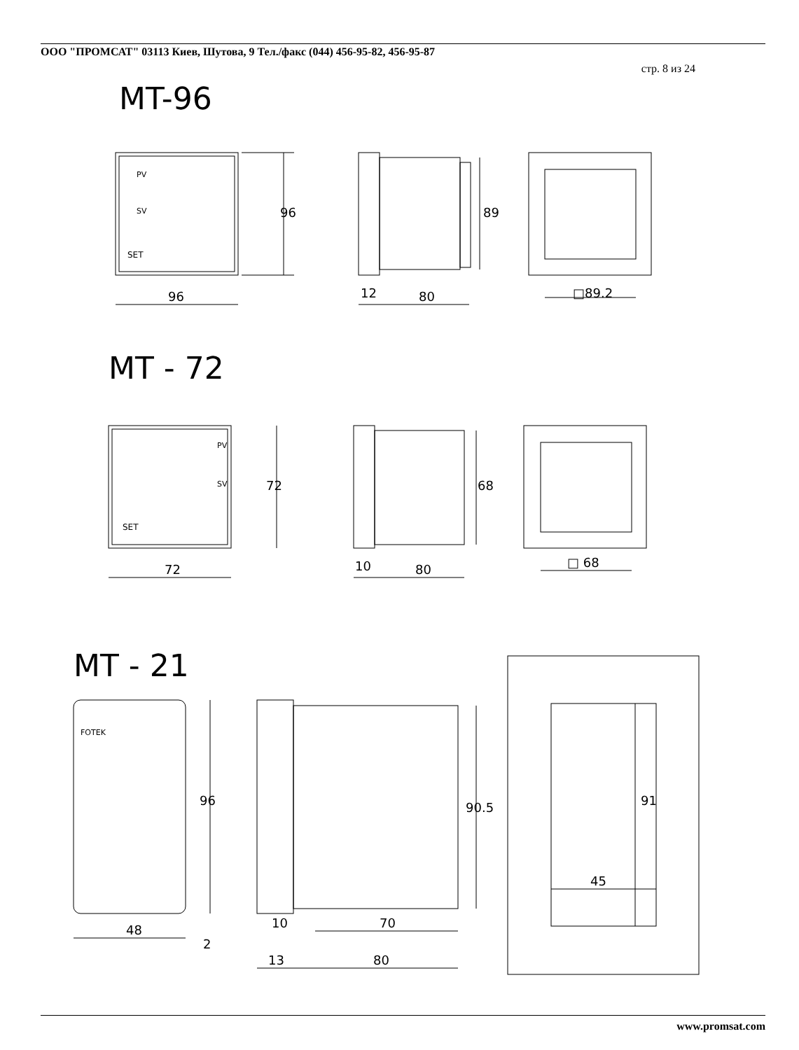ООО "ПРОМСАТ" 03113 Киев, Шутова, 9 Тел./факс (044) 456-95-82, 456-95-87
стр. 8 из 24
MT-96
MT - 72
MT - 21
96
12
80
□89.2
72
10
80
□ 68
48
10
70
13
80
45
96
89
72
68
96
90.5
91
2
PV
SV
SET
PV
SV
SET
FOTEK
www.promsat.com